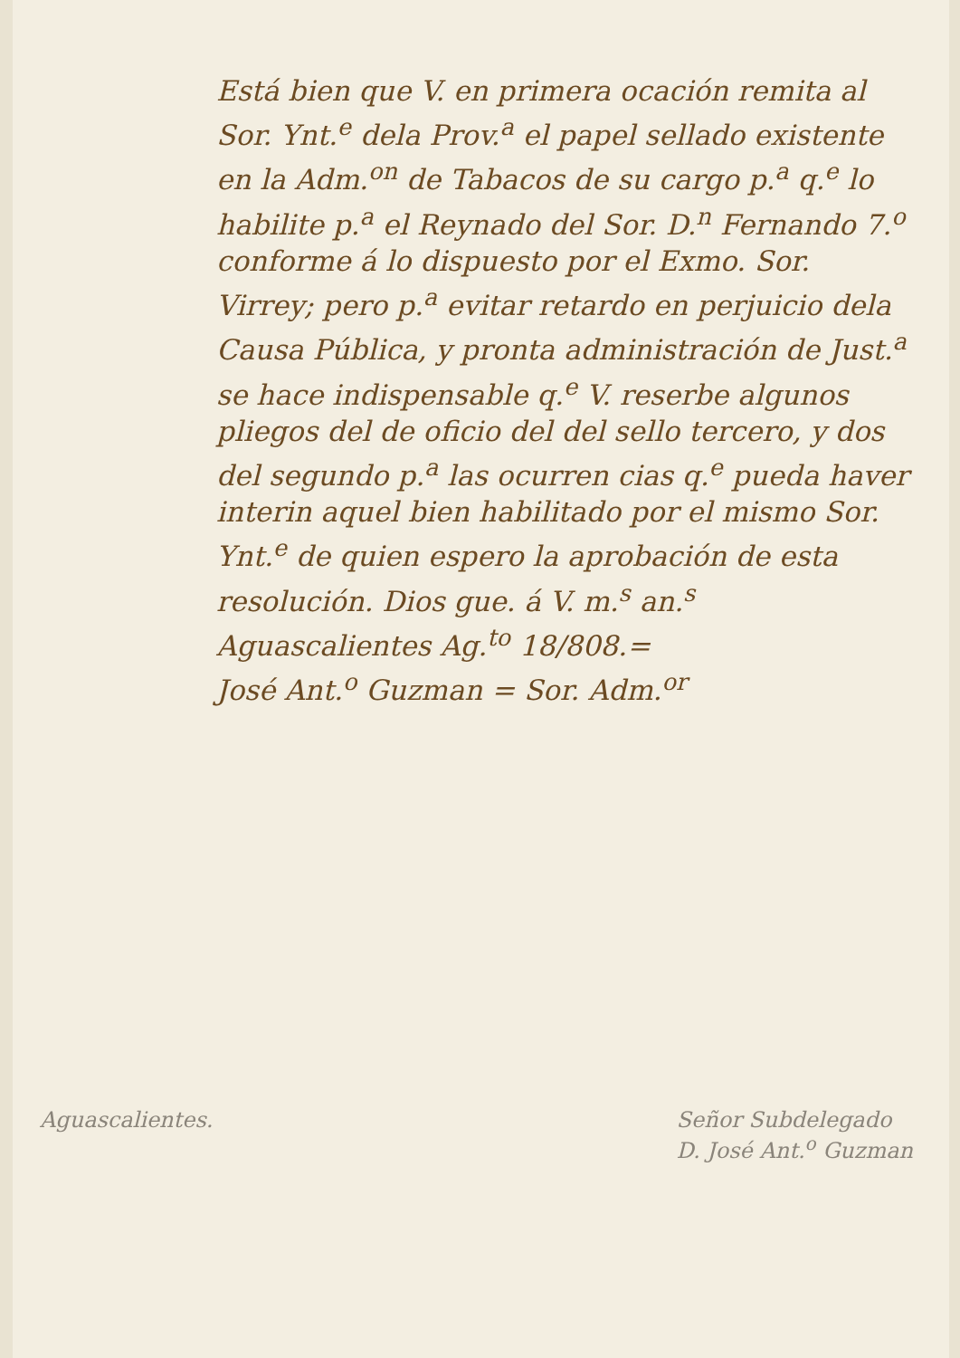Está bien que V. en primera ocación remita al Sor. Ynt.<sup>e</sup> dela Prov.<sup>a</sup> el papel sellado existente en la Adm.<sup>on</sup> de Tabacos de su cargo p.<sup>a</sup> q.<sup>e</sup> lo habilite p.<sup>a</sup> el Reynado del Sor. D.<sup>n</sup> Fernando 7.<sup>o</sup> conforme á lo dispuesto por el Exmo. Sor. Virrey; pero p.<sup>a</sup> evitar retardo en perjuicio dela Causa Pública, y pronta administración de Just.<sup>a</sup> se hace indispensable q.<sup>e</sup> V. reserbe algunos pliegos del de oficio del del sello tercero, y dos del segundo p.<sup>a</sup> las ocurren cias q.<sup>e</sup> pueda haver interin aquel bien habilitado por el mismo Sor. Ynt.<sup>e</sup> de quien espero la aprobación de esta resolución. Dios gue. á V. m.<sup>s</sup> an.<sup>s</sup> Aguascalientes Ag.<sup>to</sup> 18/808.=
José Ant.<sup>o</sup> Guzman = Sor. Adm.<sup>or</sup>
Aguascalientes. Señor Subdelegado
D. José Ant.<sup>o</sup> Guzman